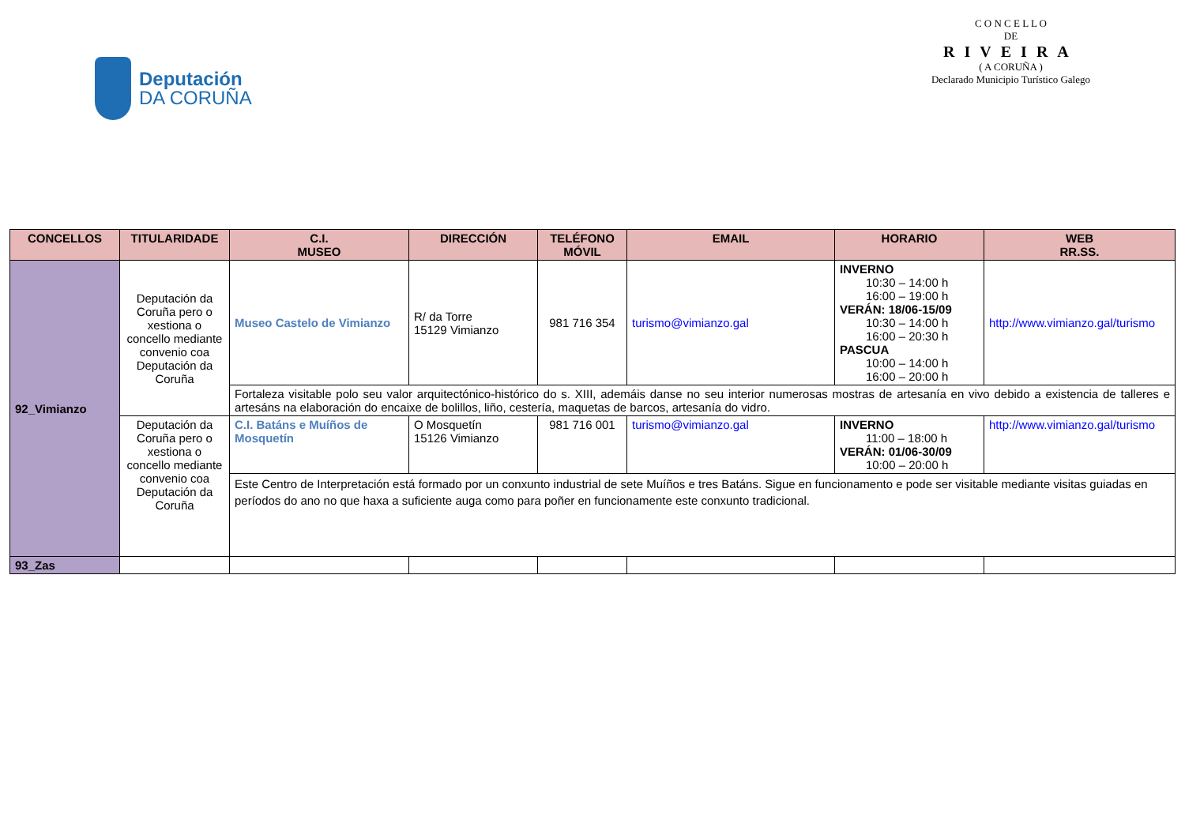Deputación
DA CORUÑA
C O N C E L L O
DE
RIVEIRA
( A CORUÑA )
Declarado Municipio Turístico Galego
| CONCELLOS | TITULARIDADE | C.I. MUSEO | DIRECCIÓN | TELÉFONO MÓVIL | EMAIL | HORARIO | WEB RR.SS. |
| --- | --- | --- | --- | --- | --- | --- | --- |
| 92_Vimianzo | Deputación da Coruña pero o xestiona o concello mediante convenio coa Deputación da Coruña | Museo Castelo de Vimianzo | R/ da Torre 15129 Vimianzo | 981 716 354 | turismo@vimianzo.gal | INVERNO 10:30 – 14:00 h 16:00 – 19:00 h VERÁN: 18/06-15/09 10:30 – 14:00 h 16:00 – 20:30 h PASCUA 10:00 – 14:00 h 16:00 – 20:00 h | http://www.vimianzo.gal/turismo |
| | | Fortaleza visitable polo seu valor arquitectónico-histórico do s. XIII, ademáis danse no seu interior numerosas mostras de artesanía en vivo debido a existencia de talleres e artesáns na elaboración do encaixe de bolillos, liño, cestería, maquetas de barcos, artesanía do vidro. | | | | | |
| | Deputación da Coruña pero o xestiona o concello mediante convenio coa Deputación da Coruña | C.I. Batáns e Muíños de Mosquetín | O Mosquetín 15126 Vimianzo | 981 716 001 | turismo@vimianzo.gal | INVERNO 11:00 – 18:00 h VERÁN: 01/06-30/09 10:00 – 20:00 h | http://www.vimianzo.gal/turismo |
| | | Este Centro de Interpretación está formado por un conxunto industrial de sete Muíños e tres Batáns. Sigue en funcionamento e pode ser visitable mediante visitas guiadas en períodos do ano no que haxa a suficiente auga como para poñer en funcionamente este conxunto tradicional. | | | | | |
| 93_Zas | | | | | | | |